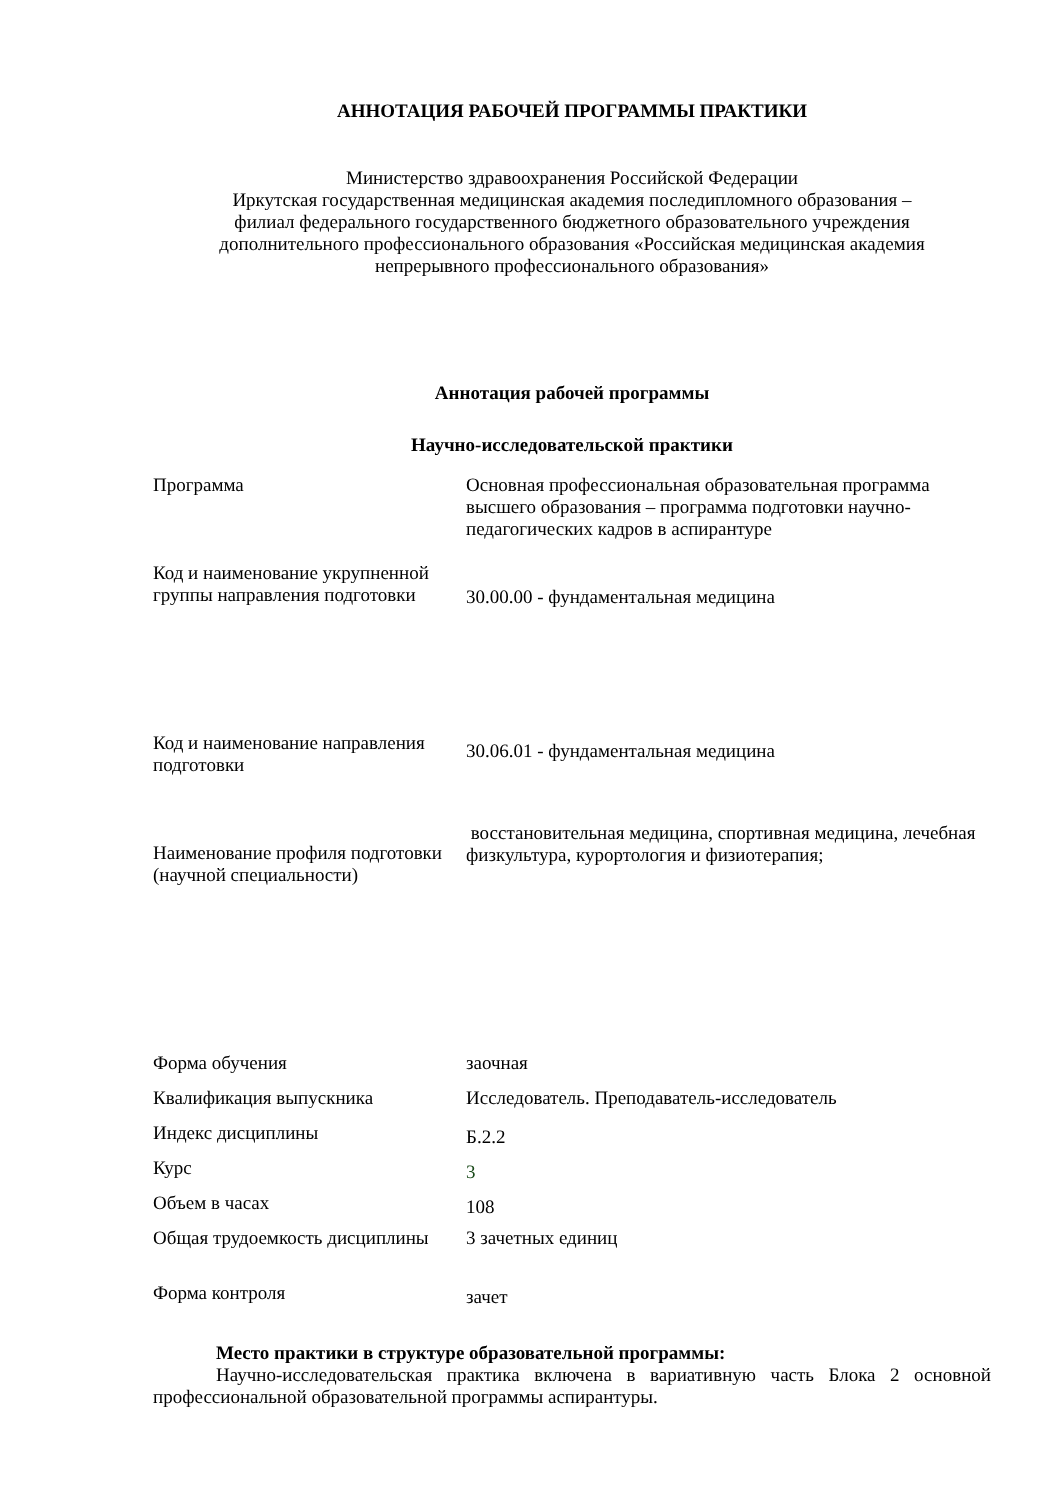АННОТАЦИЯ РАБОЧЕЙ ПРОГРАММЫ ПРАКТИКИ
Министерство здравоохранения Российской Федерации
Иркутская государственная медицинская академия последипломного образования –
филиал федерального государственного бюджетного образовательного учреждения
дополнительного профессионального образования «Российская медицинская академия
непрерывного профессионального образования»
Аннотация рабочей программы
Научно-исследовательской практики
| Программа | Основная профессиональная образовательная программа высшего образования – программа подготовки научно-педагогических кадров в аспирантуре |
| Код и наименование укрупненной группы направления подготовки | 30.00.00 - фундаментальная медицина |
| Код и наименование направления подготовки | 30.06.01 - фундаментальная медицина |
| Наименование профиля подготовки (научной специальности) | восстановительная медицина, спортивная медицина, лечебная физкультура, курортология и физиотерапия; |
| Форма обучения | заочная |
| Квалификация выпускника | Исследователь. Преподаватель-исследователь |
| Индекс дисциплины | Б.2.2 |
| Курс | 3 |
| Объем в часах | 108 |
| Общая трудоемкость дисциплины | 3 зачетных единиц |
| Форма контроля | зачет |
Место практики в структуре образовательной программы:
Научно-исследовательская практика включена в вариативную часть Блока 2 основной профессиональной образовательной программы аспирантуры.